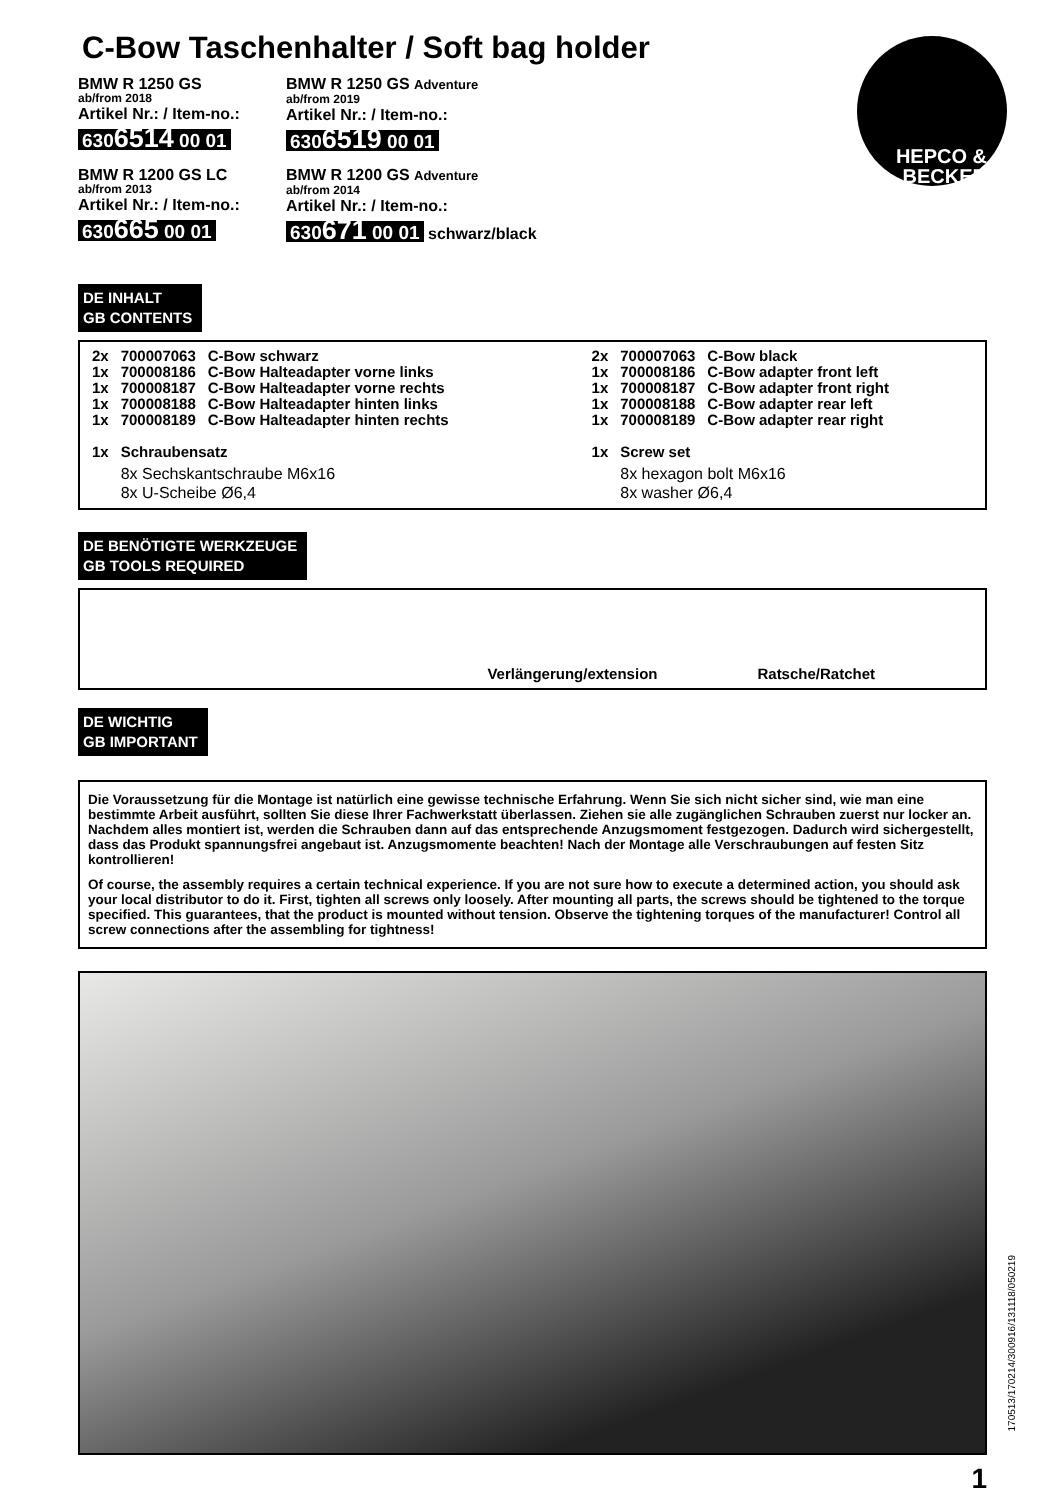C-Bow Taschenhalter / Soft bag holder
HEPCO &
BECKER
BMW R 1250 GS
ab/from 2018
Artikel Nr.: / Item-no.:
6306514 00 01
BMW R 1250 GS Adventure
ab/from 2019
Artikel Nr.: / Item-no.:
6306519 00 01
BMW R 1200 GS LC
ab/from 2013
Artikel Nr.: / Item-no.:
630665 00 01
BMW R 1200 GS Adventure
ab/from 2014
Artikel Nr.: / Item-no.:
630671 00 01 schwarz/black
DE INHALT
GB CONTENTS
| 2x | 700007063 | C-Bow schwarz |
| 1x | 700008186 | C-Bow Halteadapter vorne links |
| 1x | 700008187 | C-Bow Halteadapter vorne rechts |
| 1x | 700008188 | C-Bow Halteadapter hinten links |
| 1x | 700008189 | C-Bow Halteadapter hinten rechts |
| 1x | Schraubensatz | |
| | 8x Sechskantschraube M6x16 8x U-Scheibe Ø6,4 | |
| 2x | 700007063 | C-Bow black |
| 1x | 700008186 | C-Bow adapter front left |
| 1x | 700008187 | C-Bow adapter front right |
| 1x | 700008188 | C-Bow adapter rear left |
| 1x | 700008189 | C-Bow adapter rear right |
| 1x | Screw set | |
| | 8x hexagon bolt M6x16 8x washer Ø6,4 | |
DE BENÖTIGTE WERKZEUGE
GB TOOLS REQUIRED
Verlängerung/extension Ratsche/Ratchet
DE WICHTIG
GB IMPORTANT
Die Voraussetzung für die Montage ist natürlich eine gewisse technische Erfahrung. Wenn Sie sich nicht sicher sind, wie man eine bestimmte Arbeit ausführt, sollten Sie diese Ihrer Fachwerkstatt überlassen. Ziehen sie alle zugänglichen Schrauben zuerst nur locker an. Nachdem alles montiert ist, werden die Schrauben dann auf das entsprechende Anzugsmoment festgezogen. Dadurch wird sichergestellt, dass das Produkt spannungsfrei angebaut ist. Anzugsmomente beachten! Nach der Montage alle Verschraubungen auf festen Sitz kontrollieren!
Of course, the assembly requires a certain technical experience. If you are not sure how to execute a determined action, you should ask your local distributor to do it. First, tighten all screws only loosely. After mounting all parts, the screws should be tightened to the torque specified. This guarantees, that the product is mounted without tension. Observe the tightening torques of the manufacturer! Control all screw connections after the assembling for tightness!
1
170513/170214/300916/131118/050219